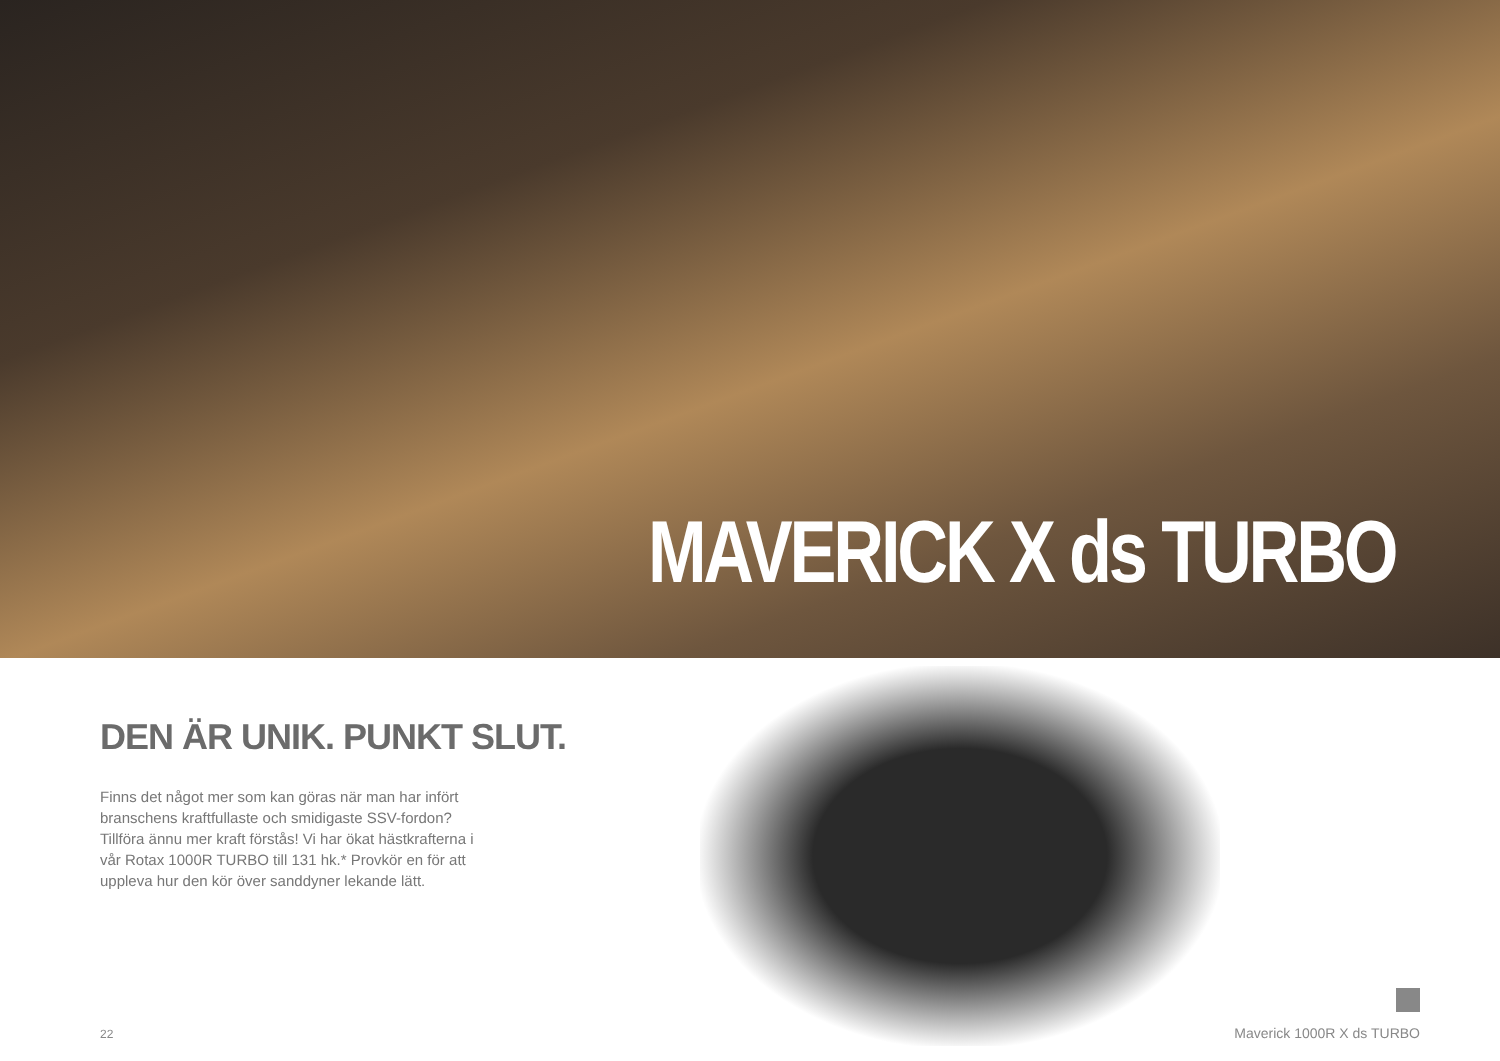MAVERICK X ds TURBO
DEN ÄR UNIK. PUNKT SLUT.
Finns det något mer som kan göras när man har infört branschens kraftfullaste och smidigaste SSV-fordon? Tillföra ännu mer kraft förstås! Vi har ökat hästkrafterna i vår Rotax 1000R TURBO till 131 hk.* Provkör en för att uppleva hur den kör över sanddyner lekande lätt.
22
Maverick 1000R X ds TURBO